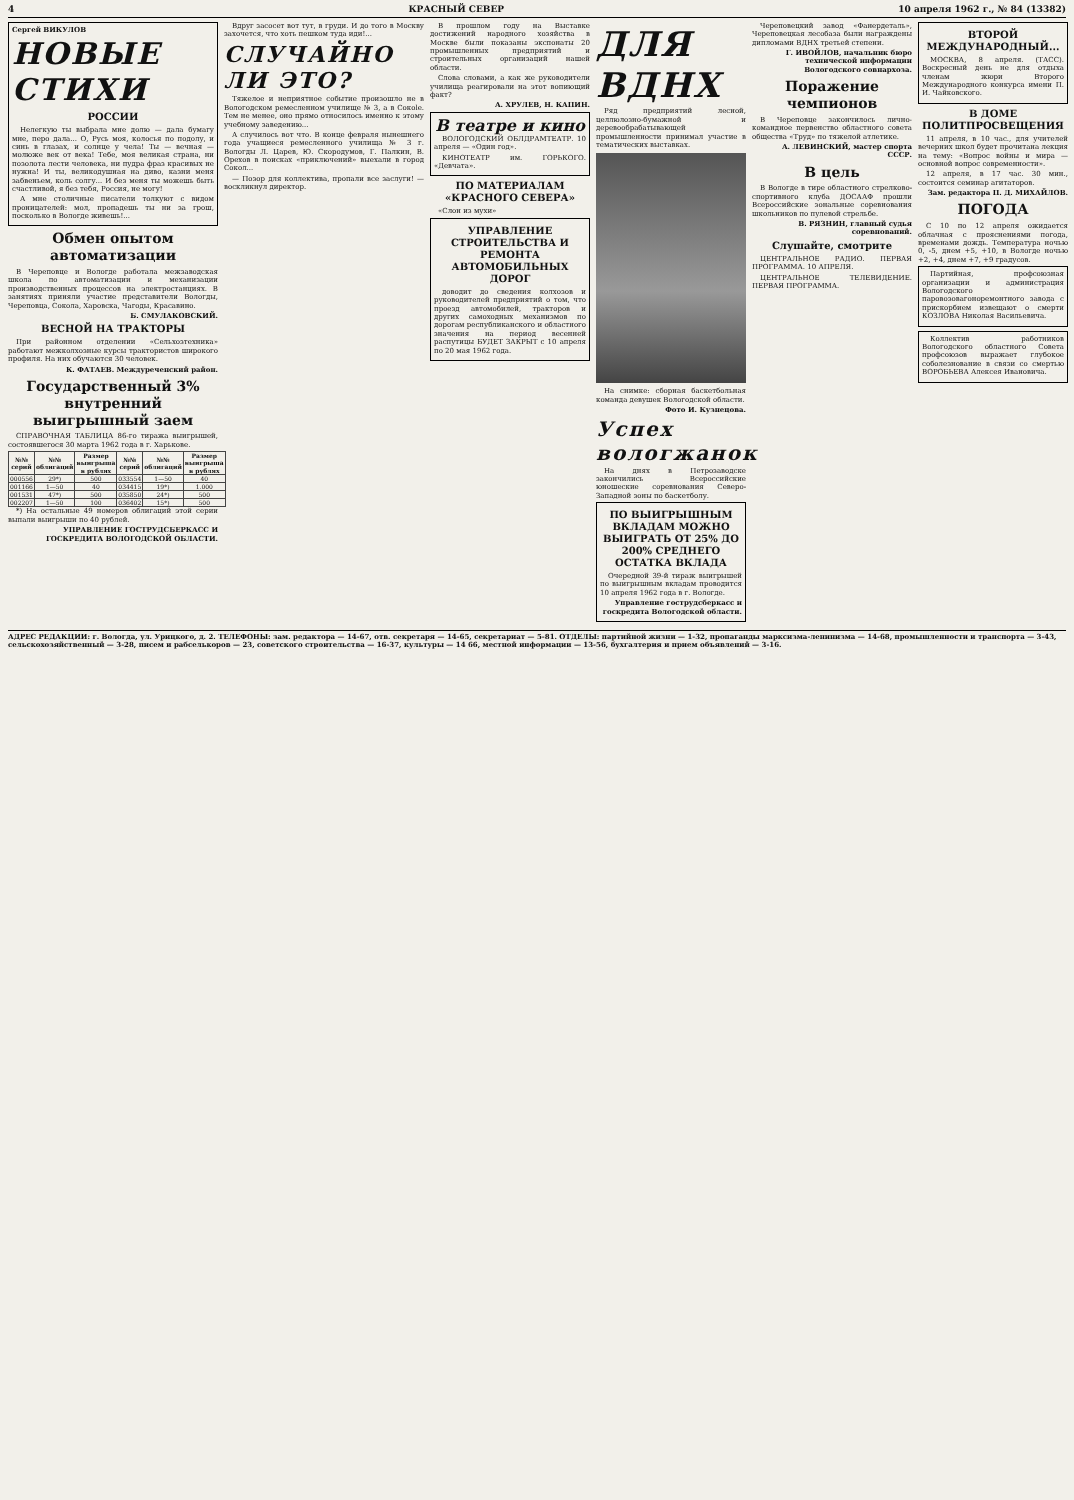4 КРАСНЫЙ СЕВЕР 10 апреля 1962 г., № 84 (13382)
Сергей ВИКУЛОВ
НОВЫЕ СТИХИ
РОССИИ
Нелегкую ты выбрала мне долю — дала бумагу мне, перо дала... О, Русь моя, колосья по подолу, и синь в глазах, и солнце у чела! Ты — вечная — молюже век от века! Тебе, моя великая страна, ни позолота лести человека, ни пудра фраз красивых не нужна! И ты, великодушная на диво, казни меня забвеньем, коль солгу... И без меня ты можешь быть счастливой, я без тебя, Россия, не могу!
А мне столичные писатели толкуют с видом проницателей: мол, пропадешь ты ни за грош, посколько в Вологде живешь!...
Обмен опытом автоматизации
В Череповце и Вологде работала межзаводская школа по автоматизации и механизации производственных процессов на электростанциях. В занятиях приняли участие представители Вологды, Череповца, Сокола, Харовска, Чагоды, Красавино.
Б. СМУЛАКОВСКИЙ.
ВЕСНОЙ НА ТРАКТОРЫ
При районном отделении «Сельхозтехника» работают межколхозные курсы трактористов широкого профиля. На них обучаются 30 человек.
К. ФАТАЕВ. Междуреченский район.
Государственный 3% внутренний выигрышный заем
СПРАВОЧНАЯ ТАБЛИЦА 86-го тиража выигрышей, состоявшегося 30 марта 1962 года в г. Харькове.
| №№ серий | №№ облигаций | Размер выигрыша в рублях | №№ серий | №№ облигаций | Размер выигрыша в рублях |
| --- | --- | --- | --- | --- | --- |
| 000556 | 29*) | 500 | 033554 | 1—50 | 40 |
| 001166 | 1—50 | 40 | 034415 | 19*) | 1.000 |
| 001531 | 47*) | 500 | 035850 | 24*) | 500 |
| 002207 | 1—50 | 100 | 036402 | 15*) | 500 |
*) На остальные 49 номеров облигаций этой серии выпали выигрыши по 40 рублей.
УПРАВЛЕНИЕ ГОСТРУДСБЕРКАСС И ГОСКРЕДИТА ВОЛОГОДСКОЙ ОБЛАСТИ.
Вдруг засосет вот тут, в груди. И до того в Москву захочется, что хоть пешком туда иди!...
СЛУЧАЙНО ЛИ ЭТО?
Тяжелое и неприятное событие произошло не в Вологодском ремесленном училище № 3, а в Сокole. Тем не менее, оно прямо относилось именно к этому учебному заведению...
А случилось вот что. В конце февраля нынешнего года учащиеся ремесленного училища № 3 г. Вологды Л. Царев, Ю. Скородумов, Г. Палкин, В. Орехов в поисках «приключений» выехали в город Сокол...
— Позор для коллектива, пропали все заслуги! — воскликнул директор.
В прошлом году на Выставке достижений народного хозяйства в Москве были показаны экспонаты 20 промышленных предприятий и строительных организаций нашей области.
Слова словами, а как же руководители училища реагировали на этот вопиющий факт?
А. ХРУЛЕВ, Н. КАПИН.
В театре и кино
ВОЛОГОДСКИЙ ОБЛДРАМТЕАТР. 10 апреля — «Один год».
КИНОТЕАТР им. ГОРЬКОГО. «Девчата».
ПО МАТЕРИАЛАМ «КРАСНОГО СЕВЕРА»
«Слон из мухи»
УПРАВЛЕНИЕ СТРОИТЕЛЬСТВА И РЕМОНТА АВТОМОБИЛЬНЫХ ДОРОГ
доводит до сведения колхозов и руководителей предприятий о том, что проезд автомобилей, тракторов и других самоходных механизмов по дорогам республиканского и областного значения на период весенней распутицы БУДЕТ ЗАКРЫТ с 10 апреля по 20 мая 1962 года.
ДЛЯ ВДНХ
Ряд предприятий лесной, целлюлозно-бумажной и деревообрабатывающей промышленности принимал участие в тематических выставках.
На снимке: сборная баскетбольная команда девушек Вологодской области.
Фото И. Кузнецова.
Успех вологжанок
На днях в Петрозаводске закончились Всероссийские юношеские соревнования Северо-Западной зоны по баскетболу.
ПО ВЫИГРЫШНЫМ ВКЛАДАМ МОЖНО ВЫИГРАТЬ ОТ 25% ДО 200% СРЕДНЕГО ОСТАТКА ВКЛАДА
Очередной 39-й тираж выигрышей по выигрышным вкладам проводится 10 апреля 1962 года в г. Вологде.
Управление гострудсберкасс и госкредита Вологодской области.
Череповецкий завод «Фанердеталь», Череповецкая лесобаза были награждены дипломами ВДНХ третьей степени.
Г. ИВОЙЛОВ, начальник бюро технической информации Вологодского совнархоза.
Поражение чемпионов
В Череповце закончилось лично-командное первенство областного совета общества «Труд» по тяжелой атлетике.
А. ЛЕВИНСКИЙ, мастер спорта СССР.
В цель
В Вологде в тире областного стрелково-спортивного клуба ДОСААФ прошли Всероссийские зональные соревнования школьников по пулевой стрельбе.
В. РЯЗНИН, главный судья соревнований.
Слушайте, смотрите
ЦЕНТРАЛЬНОЕ РАДИО. ПЕРВАЯ ПРОГРАММА. 10 АПРЕЛЯ.
ЦЕНТРАЛЬНОЕ ТЕЛЕВИДЕНИЕ. ПЕРВАЯ ПРОГРАММА.
ВТОРОЙ МЕЖДУНАРОДНЫЙ...
МОСКВА, 8 апреля. (ТАСС). Воскресный день не для отдыха членам жюри Второго Международного конкурса имени П. И. Чайковского.
В ДОМЕ ПОЛИТПРОСВЕЩЕНИЯ
11 апреля, в 10 час., для учителей вечерних школ будет прочитана лекция на тему: «Вопрос войны и мира — основной вопрос современности».
12 апреля, в 17 час. 30 мин., состоится семинар агитаторов.
Зам. редактора П. Д. МИХАЙЛОВ.
ПОГОДА
С 10 по 12 апреля ожидается облачная с прояснениями погода, временами дождь. Температура ночью 0, -5, днем +5, +10, в Вологде ночью +2, +4, днем +7, +9 градусов.
Партийная, профсоюзная организации и администрация Вологодского паровозовагоноремонтного завода с прискорбием извещают о смерти КОЗЛОВА Николая Васильевича.
Коллектив работников Вологодского областного Совета профсоюзов выражает глубокое соболезнование в связи со смертью ВОРОБЬЕВА Алексея Ивановича.
АДРЕС РЕДАКЦИИ: г. Вологда, ул. Урицкого, д. 2. ТЕЛЕФОНЫ: зам. редактора — 14-67, отв. секретаря — 14-65, секретариат — 5-81. ОТДЕЛЫ: партийной жизни — 1-32, пропаганды марксизма-ленинизма — 14-68, промышленности и транспорта — 3-43, сельскохозяйственный — 3-28, писем и рабселькоров — 23, советского строительства — 16-37, культуры — 14 66, местной информации — 13-56, бухгалтерия и прием объявлений — 3-16.